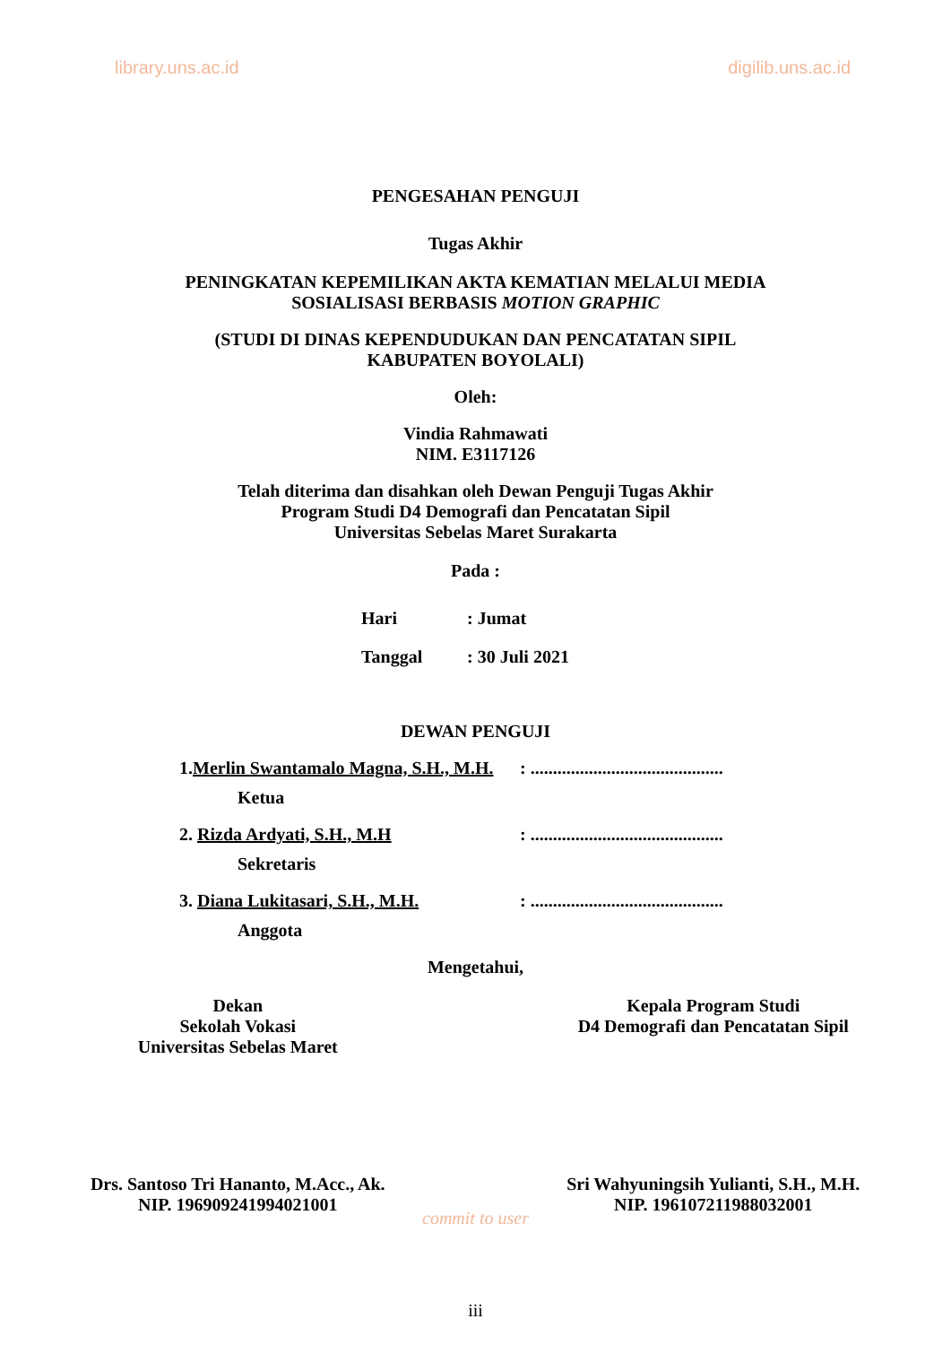library.uns.ac.id digilib.uns.ac.id
PENGESAHAN PENGUJI
Tugas Akhir
PENINGKATAN KEPEMILIKAN AKTA KEMATIAN MELALUI MEDIA
SOSIALISASI BERBASIS MOTION GRAPHIC
(STUDI DI DINAS KEPENDUDUKAN DAN PENCATATAN SIPIL
KABUPATEN BOYOLALI)
Oleh:
Vindia Rahmawati
NIM. E3117126
Telah diterima dan disahkan oleh Dewan Penguji Tugas Akhir
Program Studi D4 Demografi dan Pencatatan Sipil
Universitas Sebelas Maret Surakarta
Pada :
Hari: Jumat
Tanggal: 30 Juli 2021
DEWAN PENGUJI
1.Merlin Swantamalo Magna, S.H., M.H.: ...........................................
Ketua
2. Rizda Ardyati, S.H., M.H: ...........................................
Sekretaris
3. Diana Lukitasari, S.H., M.H.: ...........................................
Anggota
Mengetahui,
Dekan
Sekolah Vokasi
Universitas Sebelas Maret
Kepala Program Studi
D4 Demografi dan Pencatatan Sipil
Drs. Santoso Tri Hananto, M.Acc., Ak.
NIP. 196909241994021001
Sri Wahyuningsih Yulianti, S.H., M.H.
NIP. 196107211988032001
commit to user
iii